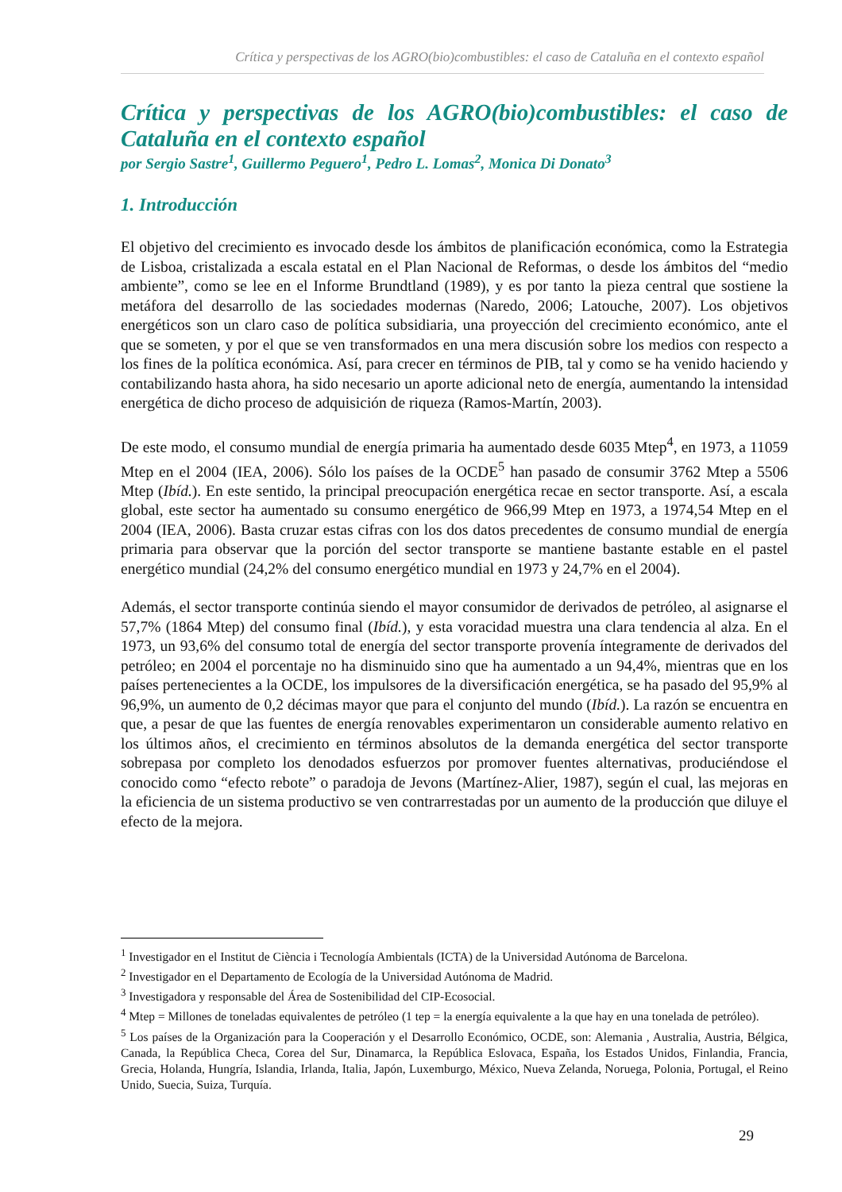Crítica y perspectivas de los AGRO(bio)combustibles: el caso de Cataluña en el contexto español
Crítica y perspectivas de los AGRO(bio)combustibles: el caso de Cataluña en el contexto español
por Sergio Sastre<sup>1</sup>, Guillermo Peguero<sup>1</sup>, Pedro L. Lomas<sup>2</sup>, Monica Di Donato<sup>3</sup>
1. Introducción
El objetivo del crecimiento es invocado desde los ámbitos de planificación económica, como la Estrategia de Lisboa, cristalizada a escala estatal en el Plan Nacional de Reformas, o desde los ámbitos del “medio ambiente”, como se lee en el Informe Brundtland (1989), y es por tanto la pieza central que sostiene la metáfora del desarrollo de las sociedades modernas (Naredo, 2006; Latouche, 2007). Los objetivos energéticos son un claro caso de política subsidiaria, una proyección del crecimiento económico, ante el que se someten, y por el que se ven transformados en una mera discusión sobre los medios con respecto a los fines de la política económica. Así, para crecer en términos de PIB, tal y como se ha venido haciendo y contabilizando hasta ahora, ha sido necesario un aporte adicional neto de energía, aumentando la intensidad energética de dicho proceso de adquisición de riqueza (Ramos-Martín, 2003).
De este modo, el consumo mundial de energía primaria ha aumentado desde 6035 Mtep<sup>4</sup>, en 1973, a 11059 Mtep en el 2004 (IEA, 2006). Sólo los países de la OCDE<sup>5</sup> han pasado de consumir 3762 Mtep a 5506 Mtep (Ibíd.). En este sentido, la principal preocupación energética recae en sector transporte. Así, a escala global, este sector ha aumentado su consumo energético de 966,99 Mtep en 1973, a 1974,54 Mtep en el 2004 (IEA, 2006). Basta cruzar estas cifras con los dos datos precedentes de consumo mundial de energía primaria para observar que la porción del sector transporte se mantiene bastante estable en el pastel energético mundial (24,2% del consumo energético mundial en 1973 y 24,7% en el 2004).
Además, el sector transporte continúa siendo el mayor consumidor de derivados de petróleo, al asignarse el 57,7% (1864 Mtep) del consumo final (Ibíd.), y esta voracidad muestra una clara tendencia al alza. En el 1973, un 93,6% del consumo total de energía del sector transporte provenía íntegramente de derivados del petróleo; en 2004 el porcentaje no ha disminuido sino que ha aumentado a un 94,4%, mientras que en los países pertenecientes a la OCDE, los impulsores de la diversificación energética, se ha pasado del 95,9% al 96,9%, un aumento de 0,2 décimas mayor que para el conjunto del mundo (Ibíd.). La razón se encuentra en que, a pesar de que las fuentes de energía renovables experimentaron un considerable aumento relativo en los últimos años, el crecimiento en términos absolutos de la demanda energética del sector transporte sobrepasa por completo los denodados esfuerzos por promover fuentes alternativas, produciéndose el conocido como “efecto rebote” o paradoja de Jevons (Martínez-Alier, 1987), según el cual, las mejoras en la eficiencia de un sistema productivo se ven contrarrestadas por un aumento de la producción que diluye el efecto de la mejora.
<sup>1</sup> Investigador en el Institut de Ciència i Tecnología Ambientals (ICTA) de la Universidad Autónoma de Barcelona.
<sup>2</sup> Investigador en el Departamento de Ecología de la Universidad Autónoma de Madrid.
<sup>3</sup> Investigadora y responsable del Área de Sostenibilidad del CIP-Ecosocial.
<sup>4</sup> Mtep = Millones de toneladas equivalentes de petróleo (1 tep = la energía equivalente a la que hay en una tonelada de petróleo).
<sup>5</sup> Los países de la Organización para la Cooperación y el Desarrollo Económico, OCDE, son: Alemania , Australia, Austria, Bélgica, Canada, la República Checa, Corea del Sur, Dinamarca, la República Eslovaca, España, los Estados Unidos, Finlandia, Francia, Grecia, Holanda, Hungría, Islandia, Irlanda, Italia, Japón, Luxemburgo, México, Nueva Zelanda, Noruega, Polonia, Portugal, el Reino Unido, Suecia, Suiza, Turquía.
29